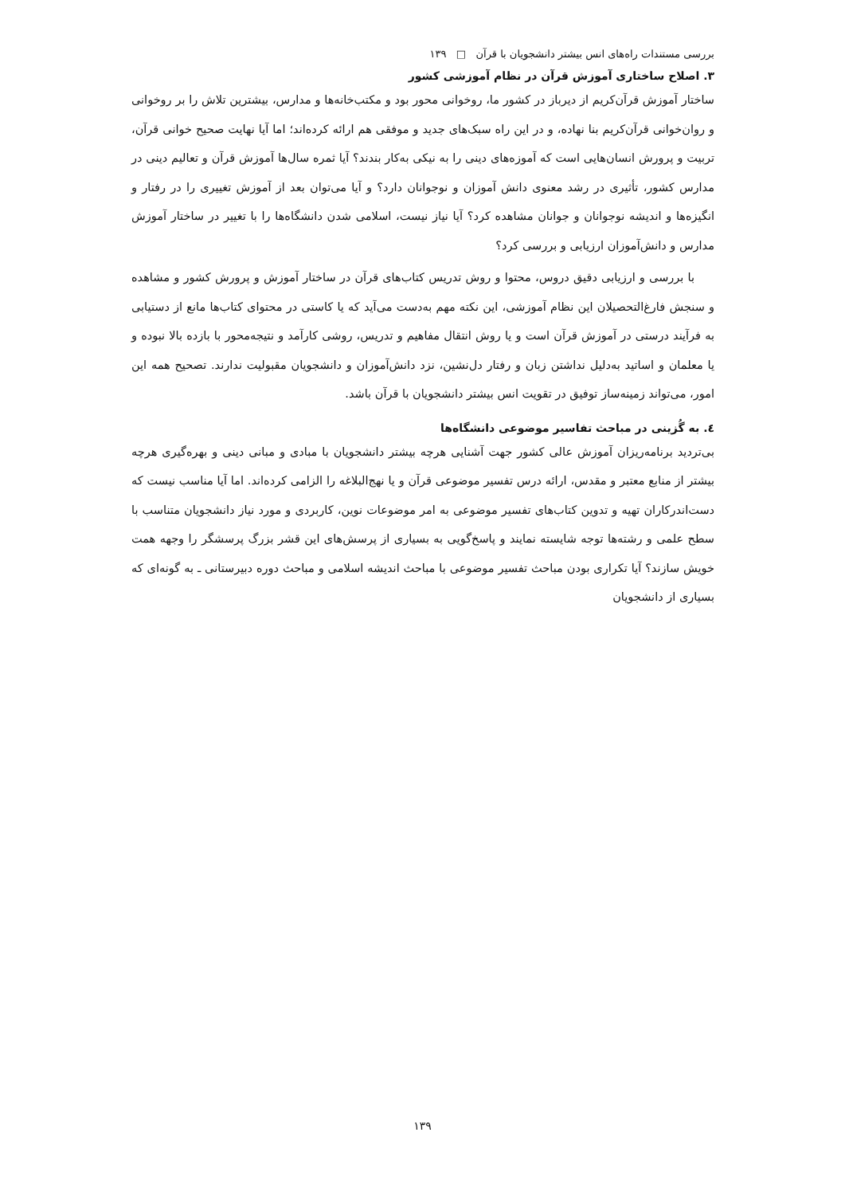بررسی مستندات راه‌های انس بیشتر دانشجویان با قرآن □ ۱۳۹
۳. اصلاح ساختاری آموزش قرآن در نظام آموزشی کشور
ساختار آموزش قرآن‌کریم از دیرباز در کشور ما، روخوانی محور بود و مکتب‌خانه‌ها و مدارس، بیشترین تلاش را بر روخوانی و روان‌خوانی قرآن‌کریم بنا نهاده، و در این راه سبک‌های جدید و موفقی هم ارائه کرده‌اند؛ اما آیا نهایت صحیح خوانی قرآن، تربیت و پرورش انسان‌هایی است که آموزه‌های دینی را به نیکی به‌کار بندند؟ آیا ثمره سال‌ها آموزش قرآن و تعالیم دینی در مدارس کشور، تأثیری در رشد معنوی دانش آموزان و نوجوانان دارد؟ و آیا می‌توان بعد از آموزش تغییری را در رفتار و انگیزه‌ها و اندیشه نوجوانان و جوانان مشاهده کرد؟ آیا نیاز نیست، اسلامی شدن دانشگاه‌ها را با تغییر در ساختار آموزش مدارس و دانش‌آموزان ارزیابی و بررسی کرد؟
با بررسی و ارزیابی دقیق دروس، محتوا و روش تدریس کتاب‌های قرآن در ساختار آموزش و پرورش کشور و مشاهده و سنجش فارغ‌التحصیلان این نظام آموزشی، این نکته مهم به‌دست می‌آید که یا کاستی در محتوای کتاب‌ها مانع از دستیابی به فرآیند درستی در آموزش قرآن است و یا روش انتقال مفاهیم و تدریس، روشی کارآمد و نتیجه‌محور با بازده بالا نبوده و یا معلمان و اساتید به‌دلیل نداشتن زبان و رفتار دل‌نشین، نزد دانش‌آموزان و دانشجویان مقبولیت ندارند. تصحیح همه این امور، می‌تواند زمینه‌ساز توفیق در تقویت انس بیشتر دانشجویان با قرآن باشد.
٤. به گُزینی در مباحث تفاسیر موضوعی دانشگاه‌ها
بی‌تردید برنامه‌ریزان آموزش عالی کشور جهت آشنایی هرچه بیشتر دانشجویان با مبادی و مبانی دینی و بهره‌گیری هرچه بیشتر از منابع معتبر و مقدس، ارائه درس تفسیر موضوعی قرآن و یا نهج‌البلاغه را الزامی کرده‌اند. اما آیا مناسب نیست که دست‌اندرکاران تهیه و تدوین کتاب‌های تفسیر موضوعی به امر موضوعات نوین، کاربردی و مورد نیاز دانشجویان متناسب با سطح علمی و رشته‌ها توجه شایسته نمایند و پاسخ‌گویی به بسیاری از پرسش‌های این قشر بزرگ پرسشگر را وجهه همت خویش سازند؟ آیا تکراری بودن مباحث تفسیر موضوعی با مباحث اندیشه اسلامی و مباحث دوره دبیرستانی ـ به گونه‌ای که بسیاری از دانشجویان
۱۳۹